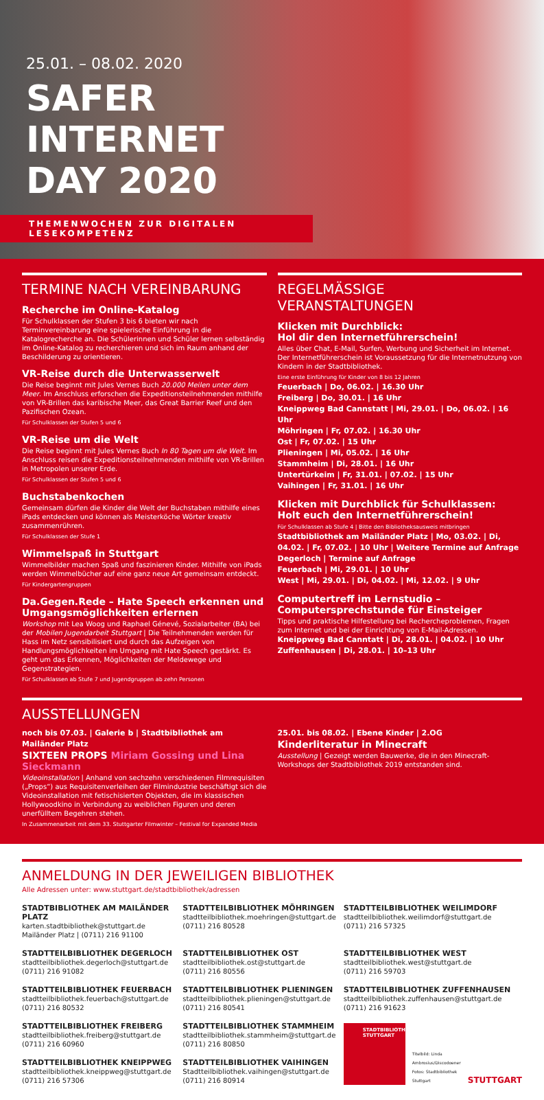25.01. – 08.02. 2020
SAFER
INTERNET
DAY 2020
THEMENWOCHEN ZUR DIGITALEN LESEKOMPETENZ
TERMINE NACH VEREINBARUNG
Recherche im Online-Katalog
Für Schulklassen der Stufen 3 bis 6 bieten wir nach Terminvereinbarung eine spielerische Einführung in die Katalogrecherche an. Die Schülerinnen und Schüler lernen selbständig im Online-Katalog zu recherchieren und sich im Raum anhand der Beschilderung zu orientieren.
VR-Reise durch die Unterwasserwelt
Die Reise beginnt mit Jules Vernes Buch 20.000 Meilen unter dem Meer. Im Anschluss erforschen die Expeditionsteilnehmenden mithilfe von VR-Brillen das karibische Meer, das Great Barrier Reef und den Pazifischen Ozean.
Für Schulklassen der Stufen 5 und 6
VR-Reise um die Welt
Die Reise beginnt mit Jules Vernes Buch In 80 Tagen um die Welt. Im Anschluss reisen die Expeditionsteilnehmenden mithilfe von VR-Brillen in Metropolen unserer Erde.
Für Schulklassen der Stufen 5 und 6
Buchstabenkochen
Gemeinsam dürfen die Kinder die Welt der Buchstaben mithilfe eines iPads entdecken und können als Meisterköche Wörter kreativ zusammenrühren.
Für Schulklassen der Stufe 1
Wimmelspaß in Stuttgart
Wimmelbilder machen Spaß und faszinieren Kinder. Mithilfe von iPads werden Wimmelbücher auf eine ganz neue Art gemeinsam entdeckt.
Für Kindergartengruppen
Da.Gegen.Rede – Hate Speech erkennen und Umgangsmöglichkeiten erlernen
Workshop mit Lea Woog und Raphael Génevé, Sozialarbeiter (BA) bei der Mobilen Jugendarbeit Stuttgart | Die Teilnehmenden werden für Hass im Netz sensibilisiert und durch das Aufzeigen von Handlungsmöglichkeiten im Umgang mit Hate Speech gestärkt. Es geht um das Erkennen, Möglichkeiten der Meldewege und Gegenstrategien.
Für Schulklassen ab Stufe 7 und Jugendgruppen ab zehn Personen
REGELMÄSSIGE VERANSTALTUNGEN
Klicken mit Durchblick:
Hol dir den Internetführerschein!
Alles über Chat, E-Mail, Surfen, Werbung und Sicherheit im Internet. Der Internetführerschein ist Voraussetzung für die Internetnutzung von Kindern in der Stadtbibliothek.
Eine erste Einführung für Kinder von 8 bis 12 Jahren
Feuerbach | Do, 06.02. | 16.30 Uhr
Freiberg | Do, 30.01. | 16 Uhr
Kneippweg Bad Cannstatt | Mi, 29.01. | Do, 06.02. | 16 Uhr
Möhringen | Fr, 07.02. | 16.30 Uhr
Ost | Fr, 07.02. | 15 Uhr
Plieningen | Mi, 05.02. | 16 Uhr
Stammheim | Di, 28.01. | 16 Uhr
Untertürkeim | Fr, 31.01. | 07.02. | 15 Uhr
Vaihingen | Fr, 31.01. | 16 Uhr
Klicken mit Durchblick für Schulklassen:
Holt euch den Internetführerschein!
Für Schulklassen ab Stufe 4 | Bitte den Bibliotheksausweis mitbringen
Stadtbibliothek am Mailänder Platz | Mo, 03.02. | Di, 04.02. | Fr, 07.02. | 10 Uhr | Weitere Termine auf Anfrage
Degerloch | Termine auf Anfrage
Feuerbach | Mi, 29.01. | 10 Uhr
West | Mi, 29.01. | Di, 04.02. | Mi, 12.02. | 9 Uhr
Computertreff im Lernstudio –
Computersprechstunde für Einsteiger
Tipps und praktische Hilfestellung bei Rechercheproblemen, Fragen zum Internet und bei der Einrichtung von E-Mail-Adressen.
Kneippweg Bad Canntatt | Di, 28.01. | 04.02. | 10 Uhr
Zuffenhausen | Di, 28.01. | 10–13 Uhr
AUSSTELLUNGEN
noch bis 07.03. | Galerie b | Stadtbibliothek am Mailänder Platz
SIXTEEN PROPS Miriam Gossing und Lina Sieckmann
Videoinstallation | Anhand von sechzehn verschiedenen Filmrequisiten („Props“) aus Requisitenverleihen der Filmindustrie beschäftigt sich die Videoinstallation mit fetischisierten Objekten, die im klassischen Hollywoodkino in Verbindung zu weiblichen Figuren und deren unerfülltem Begehren stehen.
In Zusammenarbeit mit dem 33. Stuttgarter Filmwinter – Festival for Expanded Media
25.01. bis 08.02. | Ebene Kinder | 2.OG
Kinderliteratur in Minecraft
Ausstellung | Gezeigt werden Bauwerke, die in den Minecraft-Workshops der Stadtbibliothek 2019 entstanden sind.
ANMELDUNG IN DER JEWEILIGEN BIBLIOTHEK
Alle Adressen unter: www.stuttgart.de/stadtbibliothek/adressen
STADTBIBLIOTHEK AM MAILÄNDER PLATZ
karten.stadtbibliothek@stuttgart.de
Mailänder Platz | (0711) 216 91100
STADTTEILBIBLIOTHEK MÖHRINGEN
stadtteilbibliothek.moehringen@stuttgart.de
(0711) 216 80528
STADTTEILBIBLIOTHEK WEILIMDORF
stadtteilbibliothek.weilimdorf@stuttgart.de
(0711) 216 57325
STADTTEILBIBLIOTHEK DEGERLOCH
stadtteilbibliothek.degerloch@stuttgart.de
(0711) 216 91082
STADTTEILBIBLIOTHEK OST
stadtteilbibliothek.ost@stuttgart.de
(0711) 216 80556
STADTTEILBIBLIOTHEK WEST
stadtteilbibliothek.west@stuttgart.de
(0711) 216 59703
STADTTEILBIBLIOTHEK FEUERBACH
stadtteilbibliothek.feuerbach@stuttgart.de
(0711) 216 80532
STADTTEILBIBLIOTHEK PLIENINGEN
stadtteilbibliothek.plieningen@stuttgart.de
(0711) 216 80541
STADTTEILBIBLIOTHEK ZUFFENHAUSEN
stadtteilbibliothek.zuffenhausen@stuttgart.de
(0711) 216 91623
STADTTEILBIBLIOTHEK FREIBERG
stadtteilbibliothek.freiberg@stuttgart.de
(0711) 216 60960
STADTTEILBIBLIOTHEK STAMMHEIM
stadtteilbibliothek.stammheim@stuttgart.de
(0711) 216 80850
STADTBIBLIOTHEK
STUTTGART
Titelbild: Linda Ambrosius/Discodoener
Fotos: Stadtbibliothek Stuttgart
STUTTGART
STADTTEILBIBLIOTHEK KNEIPPWEG
stadtteilbibliothek.kneippweg@stuttgart.de
(0711) 216 57306
STADTTEILBIBLIOTHEK VAIHINGEN
Stadtteilbibliothek.vaihingen@stuttgart.de
(0711) 216 80914